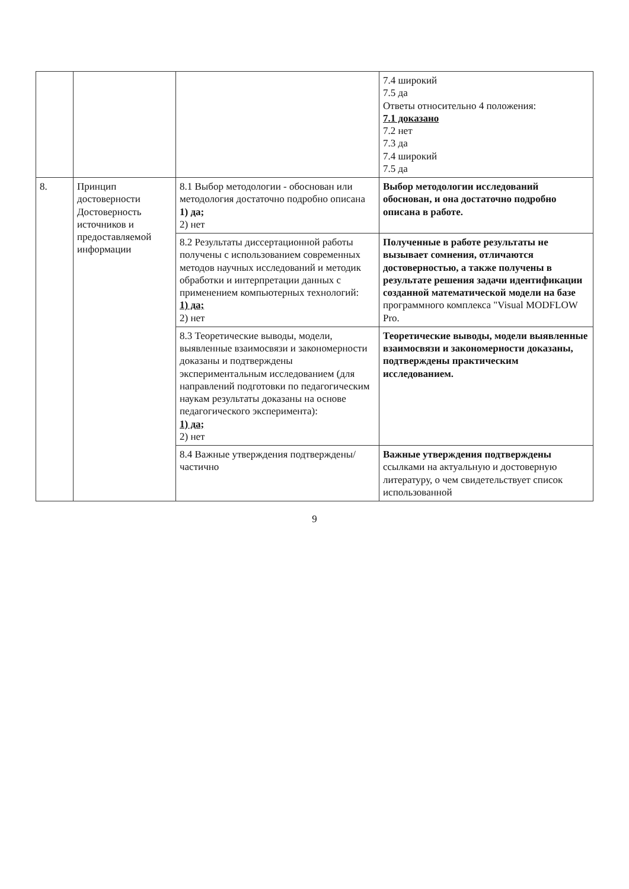| | | | 7.4 широкий 7.5 да Ответы относительно 4 положения: 7.1 доказано 7.2 нет 7.3 да 7.4 широкий 7.5 да |
| 8. | Принцип достоверности Достоверность источников и предоставляемой информации | 8.1 Выбор методологии - обоснован или методология достаточно подробно описана 1) да; 2) нет | Выбор методологии исследований обоснован, и она достаточно подробно описана в работе. |
| | | 8.2 Результаты диссертационной работы получены с использованием современных методов научных исследований и методик обработки и интерпретации данных с применением компьютерных технологий: 1) да; 2) нет | Полученные в работе результаты не вызывает сомнения, отличаются достоверностью, а также получены в результате решения задачи идентификации созданной математической модели на базе программного комплекса "Visual MODFLOW Pro. |
| | | 8.3 Теоретические выводы, модели, выявленные взаимосвязи и закономерности доказаны и подтверждены экспериментальным исследованием (для направлений подготовки по педагогическим наукам результаты доказаны на основе педагогического эксперимента): 1) да; 2) нет | Теоретические выводы, модели выявленные взаимосвязи и закономерности доказаны, подтверждены практическим исследованием. |
| | | 8.4 Важные утверждения подтверждены/частично | Важные утверждения подтверждены ссылками на актуальную и достоверную литературу, о чем свидетельствует список использованной |
9